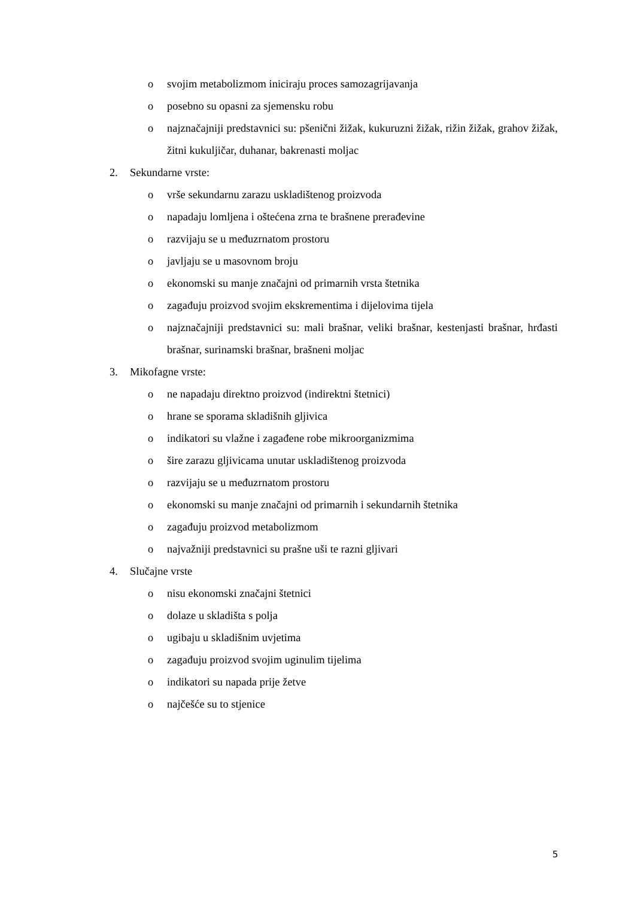o svojim metabolizmom iniciraju proces samozagrijavanja
o posebno su opasni za sjemensku robu
o najznačajniji predstavnici su: pšenični žižak, kukuruzni žižak, rižin žižak, grahov žižak, žitni kukuljičar, duhanar, bakrenasti moljac
2. Sekundarne vrste:
o vrše sekundarnu zarazu uskladištenog proizvoda
o napadaju lomljena i oštećena zrna te brašnene prerađevine
o razvijaju se u međuzrnatom prostoru
o javljaju se u masovnom broju
o ekonomski su manje značajni od primarnih vrsta štetnika
o zagađuju proizvod svojim ekskrementima i dijelovima tijela
o najznačajniji predstavnici su: mali brašnar, veliki brašnar, kestenjasti brašnar, hrđasti brašnar, surinamski brašnar, brašneni moljac
3. Mikofagne vrste:
o ne napadaju direktno proizvod (indirektni štetnici)
o hrane se sporama skladišnih gljivica
o indikatori su vlažne i zagađene robe mikroorganizmima
o šire zarazu gljivicama unutar uskladištenog proizvoda
o razvijaju se u međuzrnatom prostoru
o ekonomski su manje značajni od primarnih i sekundarnih štetnika
o zagađuju proizvod metabolizmom
o najvažniji predstavnici su prašne uši te razni gljivari
4. Slučajne vrste
o nisu ekonomski značajni štetnici
o dolaze u skladišta s polja
o ugibaju u skladišnim uvjetima
o zagađuju proizvod svojim uginulim tijelima
o indikatori su napada prije žetve
o najčešće su to stjenice
5